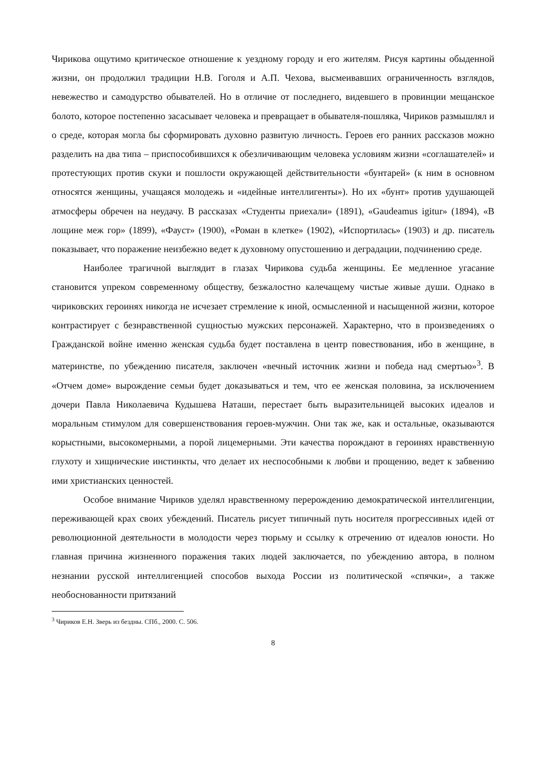Чирикова ощутимо критическое отношение к уездному городу и его жителям. Рисуя картины обыденной жизни, он продолжил традиции Н.В. Гоголя и А.П. Чехова, высмеивавших ограниченность взглядов, невежество и самодурство обывателей. Но в отличие от последнего, видевшего в провинции мещанское болото, которое постепенно засасывает человека и превращает в обывателя-пошляка, Чириков размышлял и о среде, которая могла бы сформировать духовно развитую личность. Героев его ранних рассказов можно разделить на два типа – приспособившихся к обезличивающим человека условиям жизни «соглашателей» и протестующих против скуки и пошлости окружающей действительности «бунтарей» (к ним в основном относятся женщины, учащаяся молодежь и «идейные интеллигенты»). Но их «бунт» против удушающей атмосферы обречен на неудачу. В рассказах «Студенты приехали» (1891), «Gaudeamus igitur» (1894), «В лощине меж гор» (1899), «Фауст» (1900), «Роман в клетке» (1902), «Испортилась» (1903) и др. писатель показывает, что поражение неизбежно ведет к духовному опустошению и деградации, подчинению среде.
Наиболее трагичной выглядит в глазах Чирикова судьба женщины. Ее медленное угасание становится упреком современному обществу, безжалостно калечащему чистые живые души. Однако в чириковских героинях никогда не исчезает стремление к иной, осмысленной и насыщенной жизни, которое контрастирует с безнравственной сущностью мужских персонажей. Характерно, что в произведениях о Гражданской войне именно женская судьба будет поставлена в центр повествования, ибо в женщине, в материнстве, по убеждению писателя, заключен «вечный источник жизни и победа над смертью»<sup>3</sup>. В «Отчем доме» вырождение семьи будет доказываться и тем, что ее женская половина, за исключением дочери Павла Николаевича Кудышева Наташи, перестает быть выразительницей высоких идеалов и моральным стимулом для совершенствования героев-мужчин. Они так же, как и остальные, оказываются корыстными, высокомерными, а порой лицемерными. Эти качества порождают в героинях нравственную глухоту и хищнические инстинкты, что делает их неспособными к любви и прощению, ведет к забвению ими христианских ценностей.
Особое внимание Чириков уделял нравственному перерождению демократической интеллигенции, переживающей крах своих убеждений. Писатель рисует типичный путь носителя прогрессивных идей от революционной деятельности в молодости через тюрьму и ссылку к отречению от идеалов юности. Но главная причина жизненного поражения таких людей заключается, по убеждению автора, в полном незнании русской интеллигенцией способов выхода России из политической «спячки», а также необоснованности притязаний
<sup>3</sup> Чириков Е.Н. Зверь из бездны. СПб., 2000. С. 506.
8